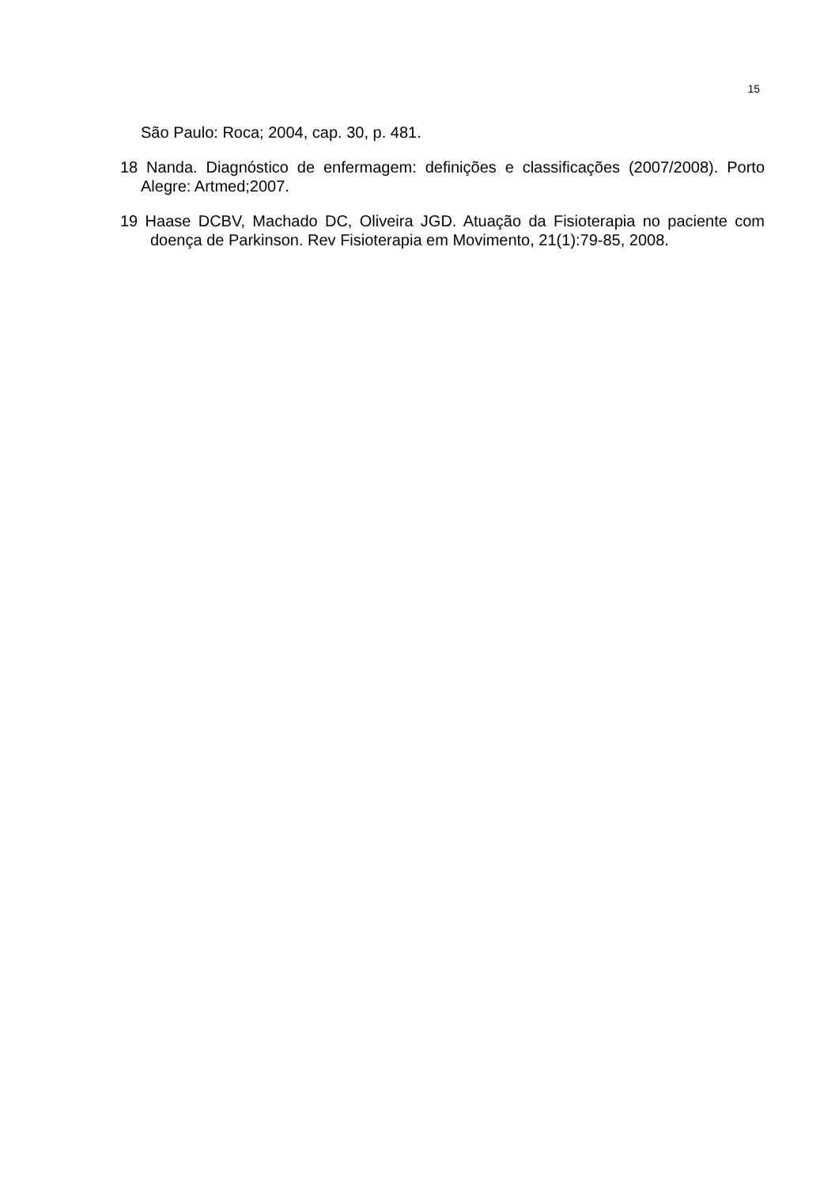15
São Paulo: Roca; 2004, cap. 30, p. 481.
18 Nanda. Diagnóstico de enfermagem: definições e classificações (2007/2008). Porto Alegre: Artmed;2007.
19 Haase DCBV, Machado DC, Oliveira JGD. Atuação da Fisioterapia no paciente com doença de Parkinson. Rev Fisioterapia em Movimento, 21(1):79-85, 2008.